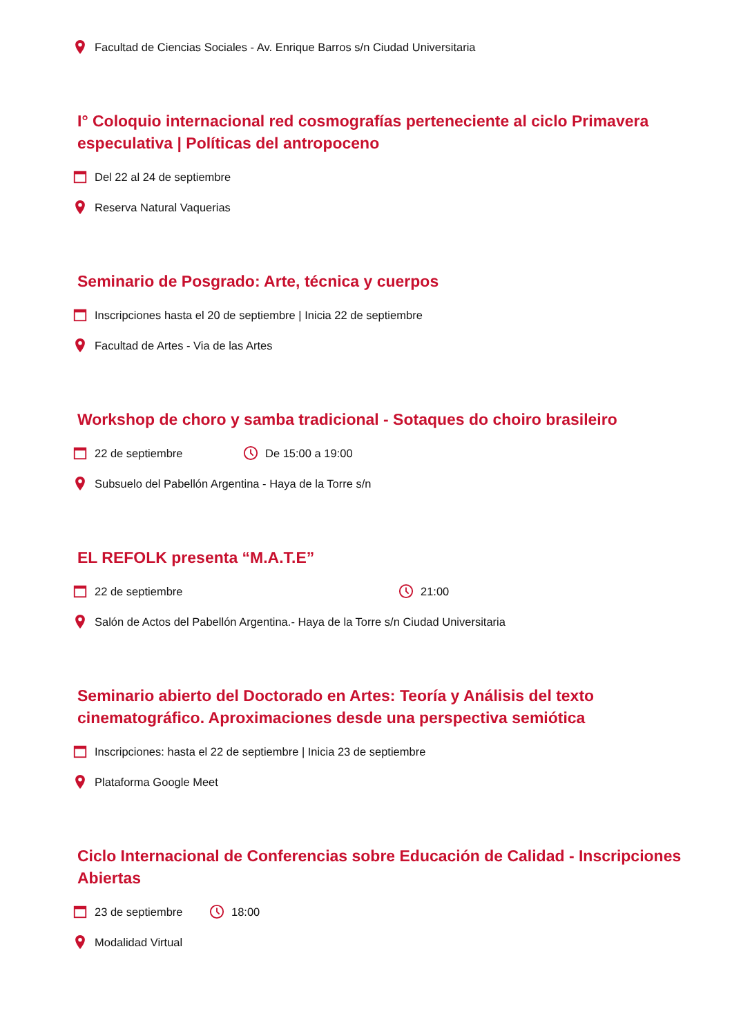Facultad de Ciencias Sociales - Av. Enrique Barros s/n Ciudad Universitaria
I° Coloquio internacional red cosmografías perteneciente al ciclo Primavera especulativa | Políticas del antropoceno
Del 22 al 24 de septiembre
Reserva Natural Vaquerias
Seminario de Posgrado: Arte, técnica y cuerpos
Inscripciones hasta el 20 de septiembre | Inicia 22 de septiembre
Facultad de Artes - Via de las Artes
Workshop de choro y samba tradicional - Sotaques do choiro brasileiro
22 de septiembre De 15:00 a 19:00
Subsuelo del Pabellón Argentina - Haya de la Torre s/n
EL REFOLK presenta “M.A.T.E”
22 de septiembre 21:00
Salón de Actos del Pabellón Argentina.- Haya de la Torre s/n Ciudad Universitaria
Seminario abierto del Doctorado en Artes: Teoría y Análisis del texto cinematográfico. Aproximaciones desde una perspectiva semiótica
Inscripciones: hasta el 22 de septiembre | Inicia 23 de septiembre
Plataforma Google Meet
Ciclo Internacional de Conferencias sobre Educación de Calidad - Inscripciones Abiertas
23 de septiembre 18:00
Modalidad Virtual